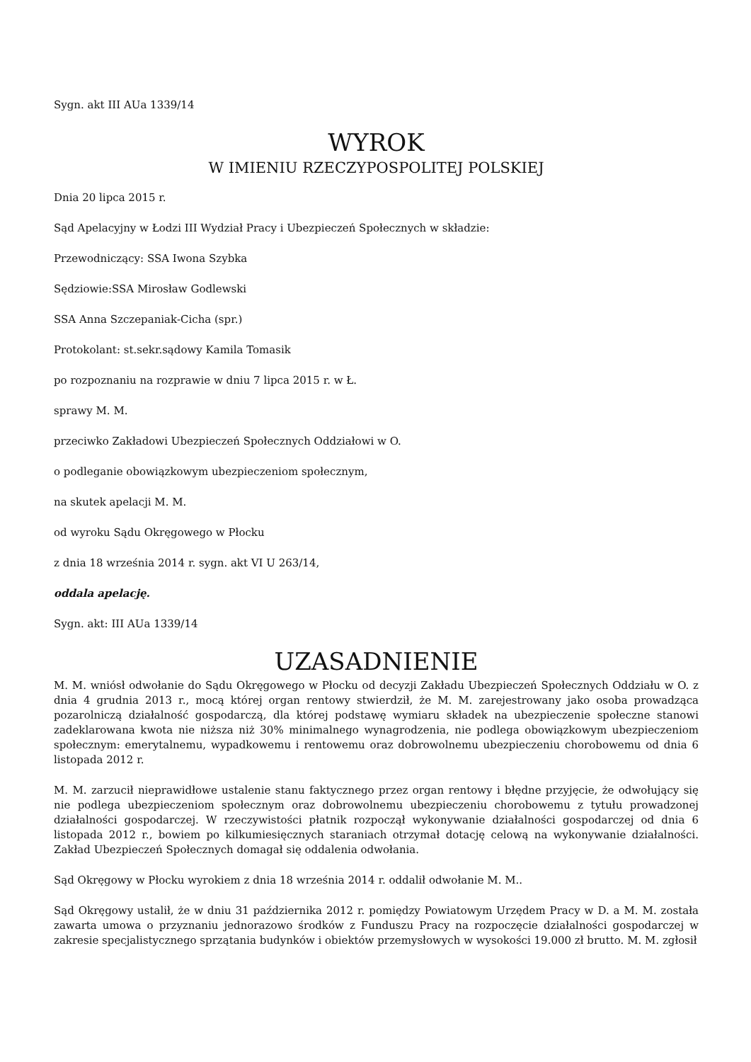Sygn. akt III AUa 1339/14
WYROK
W IMIENIU RZECZYPOSPOLITEJ POLSKIEJ
Dnia 20 lipca 2015 r.
Sąd Apelacyjny w Łodzi III Wydział Pracy i Ubezpieczeń Społecznych w składzie:
Przewodniczący: SSA Iwona Szybka
Sędziowie:SSA Mirosław Godlewski
SSA Anna Szczepaniak-Cicha (spr.)
Protokolant: st.sekr.sądowy Kamila Tomasik
po rozpoznaniu na rozprawie w dniu 7 lipca 2015 r. w Ł.
sprawy M. M.
przeciwko Zakładowi Ubezpieczeń Społecznych Oddziałowi w O.
o podleganie obowiązkowym ubezpieczeniom społecznym,
na skutek apelacji M. M.
od wyroku Sądu Okręgowego w Płocku
z dnia 18 września 2014 r. sygn. akt VI U 263/14,
oddala apelację.
Sygn. akt: III AUa 1339/14
UZASADNIENIE
M. M. wniósł odwołanie do Sądu Okręgowego w Płocku od decyzji Zakładu Ubezpieczeń Społecznych Oddziału w O. z dnia 4 grudnia 2013 r., mocą której organ rentowy stwierdził, że M. M. zarejestrowany jako osoba prowadząca pozarolniczą działalność gospodarczą, dla której podstawę wymiaru składek na ubezpieczenie społeczne stanowi zadeklarowana kwota nie niższa niż 30% minimalnego wynagrodzenia, nie podlega obowiązkowym ubezpieczeniom społecznym: emerytalnemu, wypadkowemu i rentowemu oraz dobrowolnemu ubezpieczeniu chorobowemu od dnia 6 listopada 2012 r.
M. M. zarzucił nieprawidłowe ustalenie stanu faktycznego przez organ rentowy i błędne przyjęcie, że odwołujący się nie podlega ubezpieczeniom społecznym oraz dobrowolnemu ubezpieczeniu chorobowemu z tytułu prowadzonej działalności gospodarczej. W rzeczywistości płatnik rozpoczął wykonywanie działalności gospodarczej od dnia 6 listopada 2012 r., bowiem po kilkumiesięcznych staraniach otrzymał dotację celową na wykonywanie działalności. Zakład Ubezpieczeń Społecznych domagał się oddalenia odwołania.
Sąd Okręgowy w Płocku wyrokiem z dnia 18 września 2014 r. oddalił odwołanie M. M..
Sąd Okręgowy ustalił, że w dniu 31 października 2012 r. pomiędzy Powiatowym Urzędem Pracy w D. a M. M. została zawarta umowa o przyznaniu jednorazowo środków z Funduszu Pracy na rozpoczęcie działalności gospodarczej w zakresie specjalistycznego sprzątania budynków i obiektów przemysłowych w wysokości 19.000 zł brutto. M. M. zgłosił